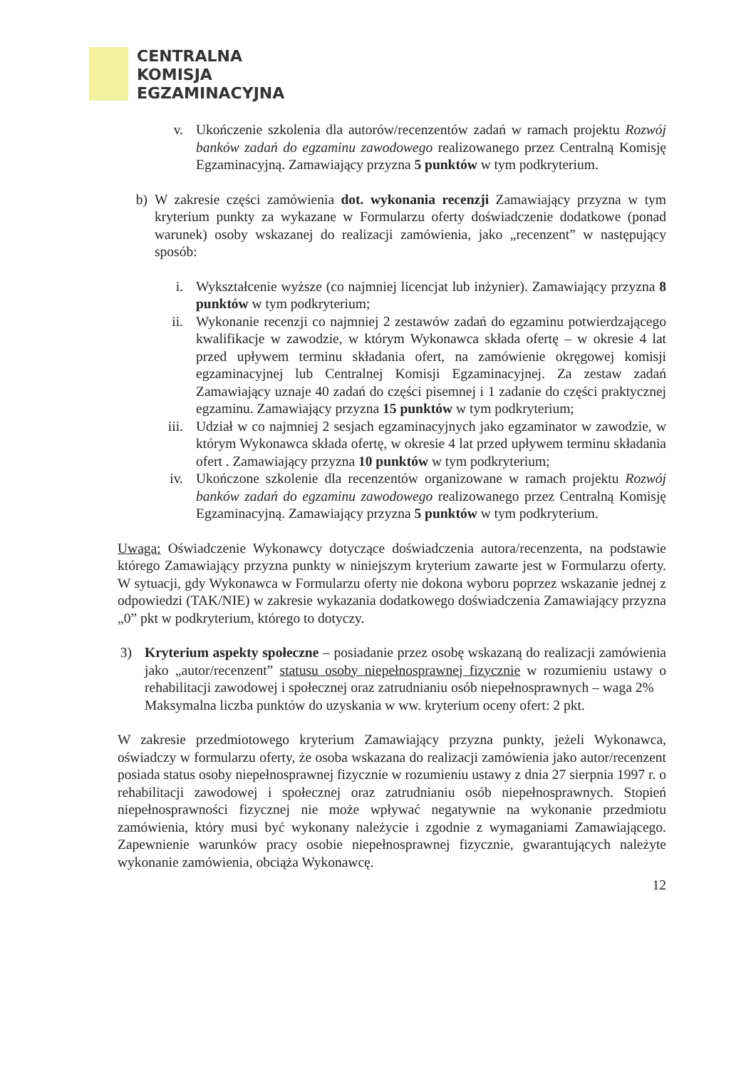CENTRALNA
KOMISJA
EGZAMINACYJNA
v. Ukończenie szkolenia dla autorów/recenzentów zadań w ramach projektu Rozwój banków zadań do egzaminu zawodowego realizowanego przez Centralną Komisję Egzaminacyjną. Zamawiający przyzna 5 punktów w tym podkryterium.
b)
W zakresie części zamówienia dot. wykonania recenzji Zamawiający przyzna w tym kryterium punkty za wykazane w Formularzu oferty doświadczenie dodatkowe (ponad warunek) osoby wskazanej do realizacji zamówienia, jako „recenzent” w następujący sposób:
i. Wykształcenie wyższe (co najmniej licencjat lub inżynier). Zamawiający przyzna 8 punktów w tym podkryterium;
ii.
Wykonanie recenzji co najmniej 2 zestawów zadań do egzaminu potwierdzającego kwalifikacje w zawodzie, w którym Wykonawca składa ofertę – w okresie 4 lat przed upływem terminu składania ofert, na zamówienie okręgowej komisji egzaminacyjnej lub Centralnej Komisji Egzaminacyjnej. Za zestaw zadań Zamawiający uznaje 40 zadań do części pisemnej i 1 zadanie do części praktycznej egzaminu. Zamawiający przyzna 15 punktów w tym podkryterium;
iii.
Udział w co najmniej 2 sesjach egzaminacyjnych jako egzaminator w zawodzie, w którym Wykonawca składa ofertę, w okresie 4 lat przed upływem terminu składania ofert . Zamawiający przyzna 10 punktów w tym podkryterium;
iv.
Ukończone szkolenie dla recenzentów organizowane w ramach projektu Rozwój banków zadań do egzaminu zawodowego realizowanego przez Centralną Komisję Egzaminacyjną. Zamawiający przyzna 5 punktów w tym podkryterium.
Uwaga: Oświadczenie Wykonawcy dotyczące doświadczenia autora/recenzenta, na podstawie którego Zamawiający przyzna punkty w niniejszym kryterium zawarte jest w Formularzu oferty. W sytuacji, gdy Wykonawca w Formularzu oferty nie dokona wyboru poprzez wskazanie jednej z odpowiedzi (TAK/NIE) w zakresie wykazania dodatkowego doświadczenia Zamawiający przyzna „0” pkt w podkryterium, którego to dotyczy.
3)
Kryterium aspekty społeczne – posiadanie przez osobę wskazaną do realizacji zamówienia jako „autor/recenzent” statusu osoby niepełnosprawnej fizycznie w rozumieniu ustawy o rehabilitacji zawodowej i społecznej oraz zatrudnianiu osób niepełnosprawnych – waga 2%
Maksymalna liczba punktów do uzyskania w ww. kryterium oceny ofert: 2 pkt.
W zakresie przedmiotowego kryterium Zamawiający przyzna punkty, jeżeli Wykonawca, oświadczy w formularzu oferty, że osoba wskazana do realizacji zamówienia jako autor/recenzent posiada status osoby niepełnosprawnej fizycznie w rozumieniu ustawy z dnia 27 sierpnia 1997 r. o rehabilitacji zawodowej i społecznej oraz zatrudnianiu osób niepełnosprawnych. Stopień niepełnosprawności fizycznej nie może wpływać negatywnie na wykonanie przedmiotu zamówienia, który musi być wykonany należycie i zgodnie z wymaganiami Zamawiającego. Zapewnienie warunków pracy osobie niepełnosprawnej fizycznie, gwarantujących należyte wykonanie zamówienia, obciąża Wykonawcę.
12